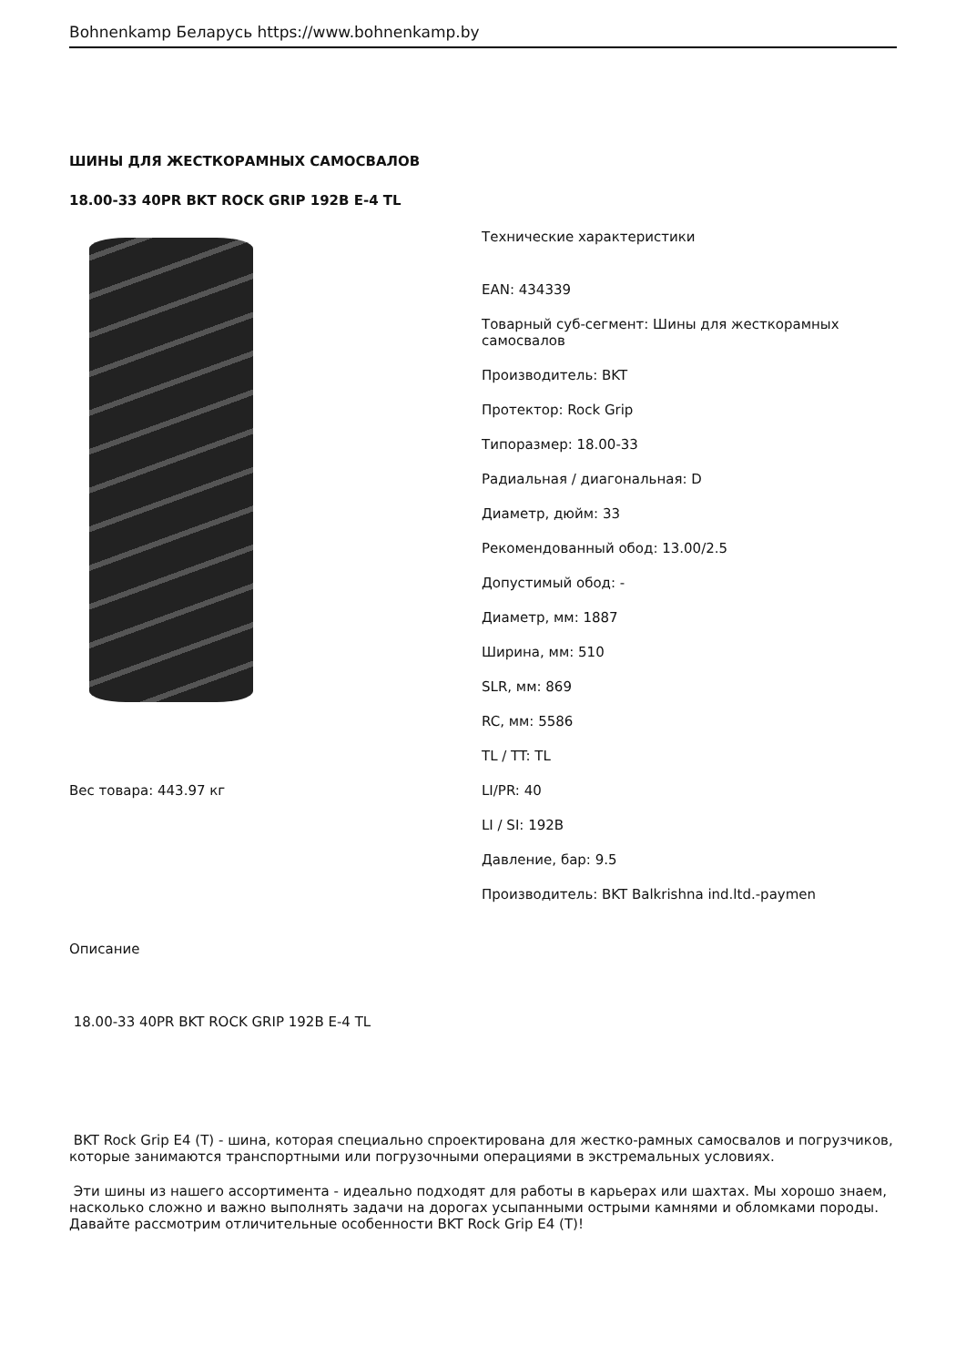Bohnenkamp Беларусь https://www.bohnenkamp.by
ШИНЫ ДЛЯ ЖЕСТКОРАМНЫХ САМОСВАЛОВ
18.00-33 40PR BKT ROCK GRIP 192B E-4 TL
Вес товара: 443.97 кг
Технические характеристики
EAN: 434339
Товарный суб-сегмент: Шины для жесткорамных самосвалов
Производитель: BKT
Протектор: Rock Grip
Типоразмер: 18.00-33
Радиальная / диагональная: D
Диаметр, дюйм: 33
Рекомендованный обод: 13.00/2.5
Допустимый обод: -
Диаметр, мм: 1887
Ширина, мм: 510
SLR, мм: 869
RC, мм: 5586
TL / TT: TL
LI/PR: 40
LI / SI: 192B
Давление, бар: 9.5
Производитель: BKT Balkrishna ind.ltd.-paymen
Описание
18.00-33 40PR BKT ROCK GRIP 192B E-4 TL
BKT Rock Grip E4 (T) - шина, которая специально спроектирована для жестко-рамных самосвалов и погрузчиков, которые занимаются транспортными или погрузочными операциями в экстремальных условиях.
Эти шины из нашего ассортимента - идеально подходят для работы в карьерах или шахтах. Мы хорошо знаем, насколько сложно и важно выполнять задачи на дорогах усыпанными острыми камнями и обломками породы. Давайте рассмотрим отличительные особенности BKT Rock Grip E4 (T)!